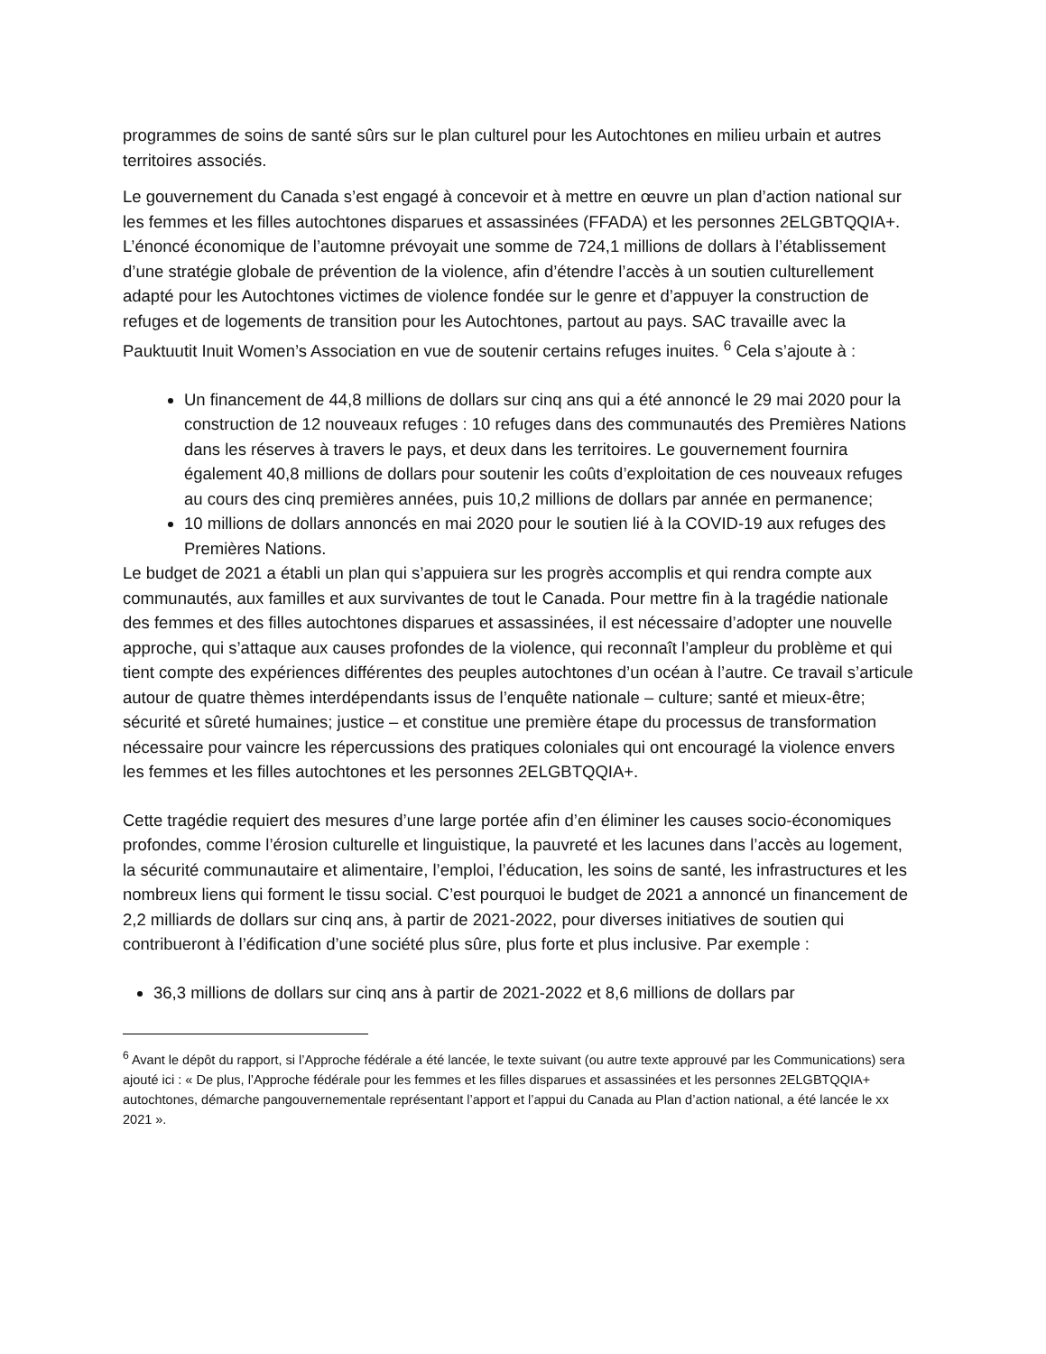programmes de soins de santé sûrs sur le plan culturel pour les Autochtones en milieu urbain et autres territoires associés.
Le gouvernement du Canada s’est engagé à concevoir et à mettre en œuvre un plan d’action national sur les femmes et les filles autochtones disparues et assassinées (FFADA) et les personnes 2ELGBTQQIA+. L’énoncé économique de l’automne prévoyait une somme de 724,1 millions de dollars à l’établissement d’une stratégie globale de prévention de la violence, afin d’étendre l’accès à un soutien culturellement adapté pour les Autochtones victimes de violence fondée sur le genre et d’appuyer la construction de refuges et de logements de transition pour les Autochtones, partout au pays. SAC travaille avec la Pauktuutit Inuit Women’s Association en vue de soutenir certains refuges inuites. <sup>6</sup> Cela s’ajoute à :
Un financement de 44,8 millions de dollars sur cinq ans qui a été annoncé le 29 mai 2020 pour la construction de 12 nouveaux refuges : 10 refuges dans des communautés des Premières Nations dans les réserves à travers le pays, et deux dans les territoires. Le gouvernement fournira également 40,8 millions de dollars pour soutenir les coûts d’exploitation de ces nouveaux refuges au cours des cinq premières années, puis 10,2 millions de dollars par année en permanence;
10 millions de dollars annoncés en mai 2020 pour le soutien lié à la COVID-19 aux refuges des Premières Nations.
Le budget de 2021 a établi un plan qui s’appuiera sur les progrès accomplis et qui rendra compte aux communautés, aux familles et aux survivantes de tout le Canada. Pour mettre fin à la tragédie nationale des femmes et des filles autochtones disparues et assassinées, il est nécessaire d’adopter une nouvelle approche, qui s’attaque aux causes profondes de la violence, qui reconnaît l’ampleur du problème et qui tient compte des expériences différentes des peuples autochtones d’un océan à l’autre. Ce travail s’articule autour de quatre thèmes interdépendants issus de l’enquête nationale – culture; santé et mieux-être; sécurité et sûreté humaines; justice – et constitue une première étape du processus de transformation nécessaire pour vaincre les répercussions des pratiques coloniales qui ont encouragé la violence envers les femmes et les filles autochtones et les personnes 2ELGBTQQIA+.
Cette tragédie requiert des mesures d’une large portée afin d’en éliminer les causes socio-économiques profondes, comme l’érosion culturelle et linguistique, la pauvreté et les lacunes dans l’accès au logement, la sécurité communautaire et alimentaire, l’emploi, l’éducation, les soins de santé, les infrastructures et les nombreux liens qui forment le tissu social. C’est pourquoi le budget de 2021 a annoncé un financement de 2,2 milliards de dollars sur cinq ans, à partir de 2021-2022, pour diverses initiatives de soutien qui contribueront à l’édification d’une société plus sûre, plus forte et plus inclusive. Par exemple :
36,3 millions de dollars sur cinq ans à partir de 2021-2022 et 8,6 millions de dollars par
<sup>6</sup> Avant le dépôt du rapport, si l’Approche fédérale a été lancée, le texte suivant (ou autre texte approuvé par les Communications) sera ajouté ici : « De plus, l’Approche fédérale pour les femmes et les filles disparues et assassinées et les personnes 2ELGBTQQIA+ autochtones, démarche pangouvernementale représentant l’apport et l’appui du Canada au Plan d’action national, a été lancée le xx 2021 ».